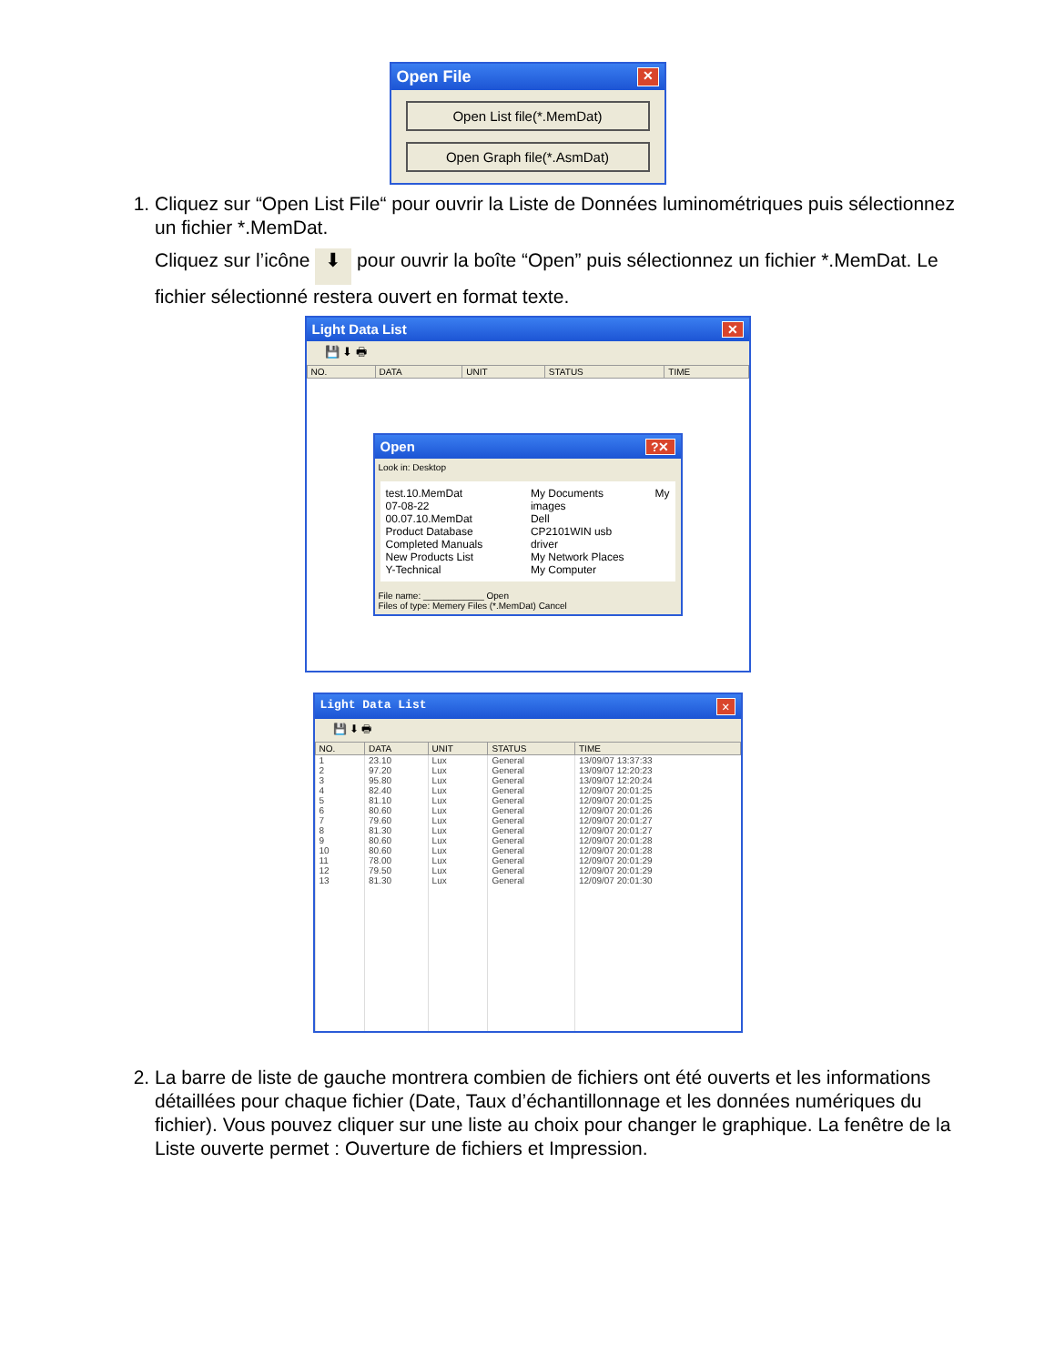Open File ✕
Open List file(*.MemDat)
Open Graph file(*.AsmDat)
1. Cliquez sur “Open List File“ pour ouvrir la Liste de Données luminométriques puis sélectionnez un fichier *.MemDat.
Cliquez sur l’icône ⬇ pour ouvrir la boîte “Open” puis sélectionnez un fichier *.MemDat. Le fichier sélectionné restera ouvert en format texte.
Light Data List ✕
💾 ⬇ 🖶
| NO. | DATA | UNIT | STATUS | TIME |
| --- | --- | --- | --- | --- |
Open?✕
Look in: Desktop
test.10.MemDat
07-08-22 00.07.10.MemDat
Product Database
Completed Manuals
New Products List
Y-Technical
My Documents
images
Dell
CP2101WIN usb driver
My Network Places
My Computer
My
File name: ____________ Open
Files of type: Memery Files (*.MemDat) Cancel
Light Data List ✕
💾 ⬇ 🖶
| NO. | DATA | UNIT | STATUS | TIME |
| --- | --- | --- | --- | --- |
| 1 | 23.10 | Lux | General | 13/09/07 13:37:33 |
| 2 | 97.20 | Lux | General | 13/09/07 12:20:23 |
| 3 | 95.80 | Lux | General | 13/09/07 12:20:24 |
| 4 | 82.40 | Lux | General | 12/09/07 20:01:25 |
| 5 | 81.10 | Lux | General | 12/09/07 20:01:25 |
| 6 | 80.60 | Lux | General | 12/09/07 20:01:26 |
| 7 | 79.60 | Lux | General | 12/09/07 20:01:27 |
| 8 | 81.30 | Lux | General | 12/09/07 20:01:27 |
| 9 | 80.60 | Lux | General | 12/09/07 20:01:28 |
| 10 | 80.60 | Lux | General | 12/09/07 20:01:28 |
| 11 | 78.00 | Lux | General | 12/09/07 20:01:29 |
| 12 | 79.50 | Lux | General | 12/09/07 20:01:29 |
| 13 | 81.30 | Lux | General | 12/09/07 20:01:30 |
2. La barre de liste de gauche montrera combien de fichiers ont été ouverts et les informations détaillées pour chaque fichier (Date, Taux d’échantillonnage et les données numériques du fichier). Vous pouvez cliquer sur une liste au choix pour changer le graphique. La fenêtre de la Liste ouverte permet : Ouverture de fichiers et Impression.